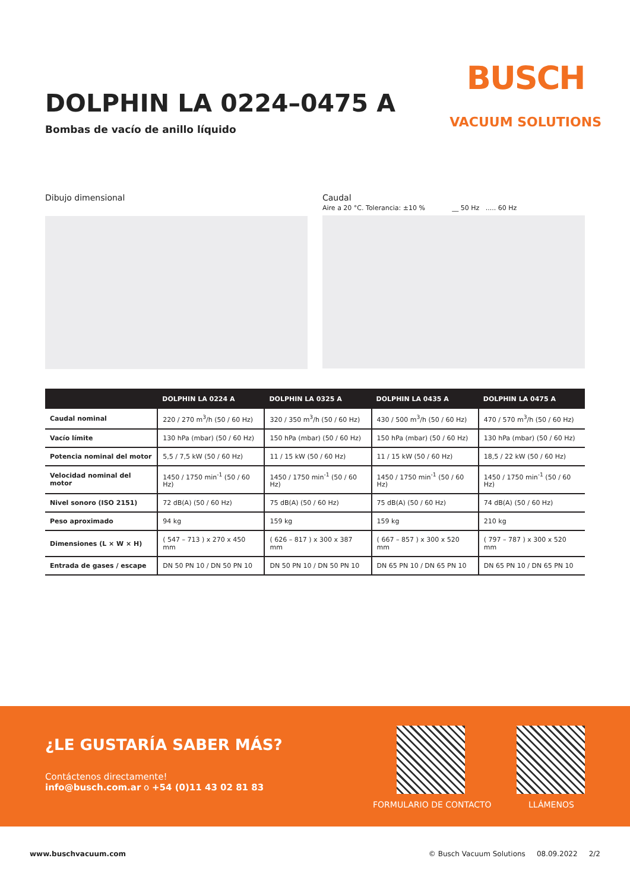DOLPHIN LA 0224–0475 A
Bombas de vacío de anillo líquido
BUSCH
VACUUM SOLUTIONS
Dibujo dimensional Caudal
Aire a 20 °C. Tolerancia: ±10 % __ 50 Hz ..... 60 Hz
| | DOLPHIN LA 0224 A | DOLPHIN LA 0325 A | DOLPHIN LA 0435 A | DOLPHIN LA 0475 A |
| --- | --- | --- | --- | --- |
| Caudal nominal | 220 / 270 m<sup>3</sup>/h (50 / 60 Hz) | 320 / 350 m<sup>3</sup>/h (50 / 60 Hz) | 430 / 500 m<sup>3</sup>/h (50 / 60 Hz) | 470 / 570 m<sup>3</sup>/h (50 / 60 Hz) |
| Vacío límite | 130 hPa (mbar) (50 / 60 Hz) | 150 hPa (mbar) (50 / 60 Hz) | 150 hPa (mbar) (50 / 60 Hz) | 130 hPa (mbar) (50 / 60 Hz) |
| Potencia nominal del motor | 5,5 / 7,5 kW (50 / 60 Hz) | 11 / 15 kW (50 / 60 Hz) | 11 / 15 kW (50 / 60 Hz) | 18,5 / 22 kW (50 / 60 Hz) |
| Velocidad nominal del motor | 1450 / 1750 min<sup>-1</sup> (50 / 60 Hz) | 1450 / 1750 min<sup>-1</sup> (50 / 60 Hz) | 1450 / 1750 min<sup>-1</sup> (50 / 60 Hz) | 1450 / 1750 min<sup>-1</sup> (50 / 60 Hz) |
| Nivel sonoro (ISO 2151) | 72 dB(A) (50 / 60 Hz) | 75 dB(A) (50 / 60 Hz) | 75 dB(A) (50 / 60 Hz) | 74 dB(A) (50 / 60 Hz) |
| Peso aproximado | 94 kg | 159 kg | 159 kg | 210 kg |
| Dimensiones (L × W × H) | ( 547 – 713 ) x 270 x 450 mm | ( 626 – 817 ) x 300 x 387 mm | ( 667 – 857 ) x 300 x 520 mm | ( 797 – 787 ) x 300 x 520 mm |
| Entrada de gases / escape | DN 50 PN 10 / DN 50 PN 10 | DN 50 PN 10 / DN 50 PN 10 | DN 65 PN 10 / DN 65 PN 10 | DN 65 PN 10 / DN 65 PN 10 |
¿LE GUSTARÍA SABER MÁS?
Contáctenos directamente!
info@busch.com.ar o +54 (0)11 43 02 81 83
FORMULARIO DE CONTACTO LLÁMENOS
www.buschvacuum.com © Busch Vacuum Solutions 08.09.2022 2/2